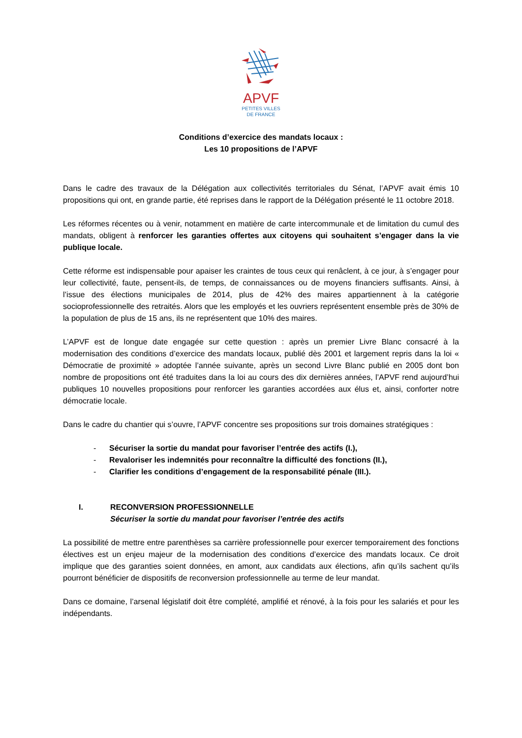APVF
PETITES VILLES
DE FRANCE
Conditions d’exercice des mandats locaux :
Les 10 propositions de l’APVF
Dans le cadre des travaux de la Délégation aux collectivités territoriales du Sénat, l’APVF avait émis 10 propositions qui ont, en grande partie, été reprises dans le rapport de la Délégation présenté le 11 octobre 2018.
Les réformes récentes ou à venir, notamment en matière de carte intercommunale et de limitation du cumul des mandats, obligent à renforcer les garanties offertes aux citoyens qui souhaitent s’engager dans la vie publique locale.
Cette réforme est indispensable pour apaiser les craintes de tous ceux qui renâclent, à ce jour, à s’engager pour leur collectivité, faute, pensent-ils, de temps, de connaissances ou de moyens financiers suffisants. Ainsi, à l’issue des élections municipales de 2014, plus de 42% des maires appartiennent à la catégorie socioprofessionnelle des retraités. Alors que les employés et les ouvriers représentent ensemble près de 30% de la population de plus de 15 ans, ils ne représentent que 10% des maires.
L’APVF est de longue date engagée sur cette question : après un premier Livre Blanc consacré à la modernisation des conditions d’exercice des mandats locaux, publié dès 2001 et largement repris dans la loi « Démocratie de proximité » adoptée l’année suivante, après un second Livre Blanc publié en 2005 dont bon nombre de propositions ont été traduites dans la loi au cours des dix dernières années, l’APVF rend aujourd’hui publiques 10 nouvelles propositions pour renforcer les garanties accordées aux élus et, ainsi, conforter notre démocratie locale.
Dans le cadre du chantier qui s’ouvre, l’APVF concentre ses propositions sur trois domaines stratégiques :
- Sécuriser la sortie du mandat pour favoriser l’entrée des actifs (I.),
- Revaloriser les indemnités pour reconnaître la difficulté des fonctions (II.),
- Clarifier les conditions d’engagement de la responsabilité pénale (III.).
I. RECONVERSION PROFESSIONNELLE
Sécuriser la sortie du mandat pour favoriser l’entrée des actifs
La possibilité de mettre entre parenthèses sa carrière professionnelle pour exercer temporairement des fonctions électives est un enjeu majeur de la modernisation des conditions d’exercice des mandats locaux. Ce droit implique que des garanties soient données, en amont, aux candidats aux élections, afin qu’ils sachent qu’ils pourront bénéficier de dispositifs de reconversion professionnelle au terme de leur mandat.
Dans ce domaine, l’arsenal législatif doit être complété, amplifié et rénové, à la fois pour les salariés et pour les indépendants.